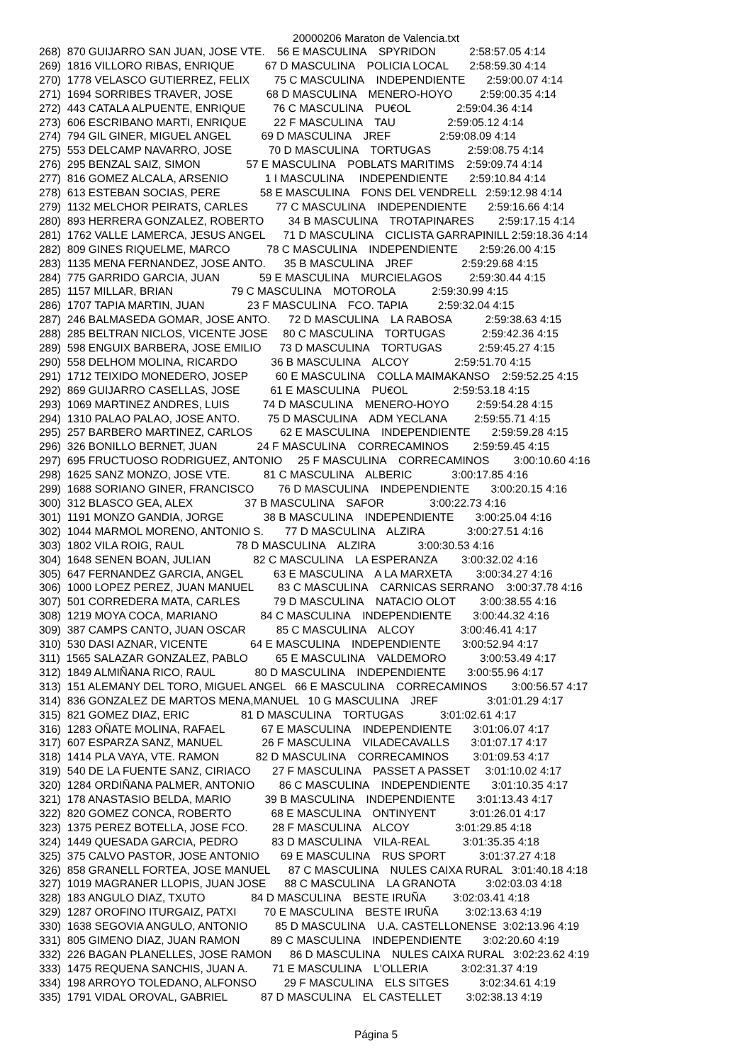20000206 Maraton de Valencia.txt
268) 870 GUIJARRO SAN JUAN, JOSE VTE. 56 E MASCULINA SPYRIDON 2:58:57.05 4:14 269) 1816 VILLORO RIBAS, ENRIQUE 67 D MASCULINA POLICIA LOCAL 2:58:59.30 4:14 270) 1778 VELASCO GUTIERREZ, FELIX 75 C MASCULINA INDEPENDIENTE 2:59:00.07 4:14 271) 1694 SORRIBES TRAVER, JOSE 68 D MASCULINA MENERO-HOYO 2:59:00.35 4:14 272) 443 CATALA ALPUENTE, ENRIQUE 76 C MASCULINA PU€OL 2:59:04.36 4:14 273) 606 ESCRIBANO MARTI, ENRIQUE 22 F MASCULINA TAU 2:59:05.12 4:14 274) 794 GIL GINER, MIGUEL ANGEL 69 D MASCULINA JREF 2:59:08.09 4:14 275) 553 DELCAMP NAVARRO, JOSE 70 D MASCULINA TORTUGAS 2:59:08.75 4:14 276) 295 BENZAL SAIZ, SIMON 57 E MASCULINA POBLATS MARITIMS 2:59:09.74 4:14 277) 816 GOMEZ ALCALA, ARSENIO 1 I MASCULINA INDEPENDIENTE 2:59:10.84 4:14 278) 613 ESTEBAN SOCIAS, PERE 58 E MASCULINA FONS DEL VENDRELL 2:59:12.98 4:14 279) 1132 MELCHOR PEIRATS, CARLES 77 C MASCULINA INDEPENDIENTE 2:59:16.66 4:14 280) 893 HERRERA GONZALEZ, ROBERTO 34 B MASCULINA TROTAPINARES 2:59:17.15 4:14 281) 1762 VALLE LAMERCA, JESUS ANGEL 71 D MASCULINA CICLISTA GARRAPINILL 2:59:18.36 4:14 282) 809 GINES RIQUELME, MARCO 78 C MASCULINA INDEPENDIENTE 2:59:26.00 4:15 283) 1135 MENA FERNANDEZ, JOSE ANTO. 35 B MASCULINA JREF 2:59:29.68 4:15 284) 775 GARRIDO GARCIA, JUAN 59 E MASCULINA MURCIELAGOS 2:59:30.44 4:15 285) 1157 MILLAR, BRIAN 79 C MASCULINA MOTOROLA 2:59:30.99 4:15 286) 1707 TAPIA MARTIN, JUAN 23 F MASCULINA FCO. TAPIA 2:59:32.04 4:15 287) 246 BALMASEDA GOMAR, JOSE ANTO. 72 D MASCULINA LA RABOSA 2:59:38.63 4:15 288) 285 BELTRAN NICLOS, VICENTE JOSE 80 C MASCULINA TORTUGAS 2:59:42.36 4:15 289) 598 ENGUIX BARBERA, JOSE EMILIO 73 D MASCULINA TORTUGAS 2:59:45.27 4:15 290) 558 DELHOM MOLINA, RICARDO 36 B MASCULINA ALCOY 2:59:51.70 4:15 291) 1712 TEIXIDO MONEDERO, JOSEP 60 E MASCULINA COLLA MAIMAKANSO 2:59:52.25 4:15 292) 869 GUIJARRO CASELLAS, JOSE 61 E MASCULINA PU€OL 2:59:53.18 4:15 293) 1069 MARTINEZ ANDRES, LUIS 74 D MASCULINA MENERO-HOYO 2:59:54.28 4:15 294) 1310 PALAO PALAO, JOSE ANTO. 75 D MASCULINA ADM YECLANA 2:59:55.71 4:15 295) 257 BARBERO MARTINEZ, CARLOS 62 E MASCULINA INDEPENDIENTE 2:59:59.28 4:15 296) 326 BONILLO BERNET, JUAN 24 F MASCULINA CORRECAMINOS 2:59:59.45 4:15 297) 695 FRUCTUOSO RODRIGUEZ, ANTONIO 25 F MASCULINA CORRECAMINOS 3:00:10.60 4:16 298) 1625 SANZ MONZO, JOSE VTE. 81 C MASCULINA ALBERIC 3:00:17.85 4:16 299) 1688 SORIANO GINER, FRANCISCO 76 D MASCULINA INDEPENDIENTE 3:00:20.15 4:16 300) 312 BLASCO GEA, ALEX 37 B MASCULINA SAFOR 3:00:22.73 4:16 301) 1191 MONZO GANDIA, JORGE 38 B MASCULINA INDEPENDIENTE 3:00:25.04 4:16 302) 1044 MARMOL MORENO, ANTONIO S. 77 D MASCULINA ALZIRA 3:00:27.51 4:16 303) 1802 VILA ROIG, RAUL 78 D MASCULINA ALZIRA 3:00:30.53 4:16 304) 1648 SENEN BOAN, JULIAN 82 C MASCULINA LA ESPERANZA 3:00:32.02 4:16 305) 647 FERNANDEZ GARCIA, ANGEL 63 E MASCULINA A LA MARXETA 3:00:34.27 4:16 306) 1000 LOPEZ PEREZ, JUAN MANUEL 83 C MASCULINA CARNICAS SERRANO 3:00:37.78 4:16 307) 501 CORREDERA MATA, CARLES 79 D MASCULINA NATACIO OLOT 3:00:38.55 4:16 308) 1219 MOYA COCA, MARIANO 84 C MASCULINA INDEPENDIENTE 3:00:44.32 4:16 309) 387 CAMPS CANTO, JUAN OSCAR 85 C MASCULINA ALCOY 3:00:46.41 4:17 310) 530 DASI AZNAR, VICENTE 64 E MASCULINA INDEPENDIENTE 3:00:52.94 4:17 311) 1565 SALAZAR GONZALEZ, PABLO 65 E MASCULINA VALDEMORO 3:00:53.49 4:17 312) 1849 ALMIÑANA RICO, RAUL 80 D MASCULINA INDEPENDIENTE 3:00:55.96 4:17 313) 151 ALEMANY DEL TORO, MIGUEL ANGEL 66 E MASCULINA CORRECAMINOS 3:00:56.57 4:17 314) 836 GONZALEZ DE MARTOS MENA,MANUEL 10 G MASCULINA JREF 3:01:01.29 4:17 315) 821 GOMEZ DIAZ, ERIC 81 D MASCULINA TORTUGAS 3:01:02.61 4:17 316) 1283 OÑATE MOLINA, RAFAEL 67 E MASCULINA INDEPENDIENTE 3:01:06.07 4:17 317) 607 ESPARZA SANZ, MANUEL 26 F MASCULINA VILADECAVALLS 3:01:07.17 4:17 318) 1414 PLA VAYA, VTE. RAMON 82 D MASCULINA CORRECAMINOS 3:01:09.53 4:17 319) 540 DE LA FUENTE SANZ, CIRIACO 27 F MASCULINA PASSET A PASSET 3:01:10.02 4:17 320) 1284 ORDIÑANA PALMER, ANTONIO 86 C MASCULINA INDEPENDIENTE 3:01:10.35 4:17 321) 178 ANASTASIO BELDA, MARIO 39 B MASCULINA INDEPENDIENTE 3:01:13.43 4:17 322) 820 GOMEZ CONCA, ROBERTO 68 E MASCULINA ONTINYENT 3:01:26.01 4:17 323) 1375 PEREZ BOTELLA, JOSE FCO. 28 F MASCULINA ALCOY 3:01:29.85 4:18 324) 1449 QUESADA GARCIA, PEDRO 83 D MASCULINA VILA-REAL 3:01:35.35 4:18 325) 375 CALVO PASTOR, JOSE ANTONIO 69 E MASCULINA RUS SPORT 3:01:37.27 4:18 326) 858 GRANELL FORTEA, JOSE MANUEL 87 C MASCULINA NULES CAIXA RURAL 3:01:40.18 4:18 327) 1019 MAGRANER LLOPIS, JUAN JOSE 88 C MASCULINA LA GRANOTA 3:02:03.03 4:18 328) 183 ANGULO DIAZ, TXUTO 84 D MASCULINA BESTE IRUÑA 3:02:03.41 4:18 329) 1287 OROFINO ITURGAIZ, PATXI 70 E MASCULINA BESTE IRUÑA 3:02:13.63 4:19 330) 1638 SEGOVIA ANGULO, ANTONIO 85 D MASCULINA U.A. CASTELLONENSE 3:02:13.96 4:19 331) 805 GIMENO DIAZ, JUAN RAMON 89 C MASCULINA INDEPENDIENTE 3:02:20.60 4:19 332) 226 BAGAN PLANELLES, JOSE RAMON 86 D MASCULINA NULES CAIXA RURAL 3:02:23.62 4:19 333) 1475 REQUENA SANCHIS, JUAN A. 71 E MASCULINA L'OLLERIA 3:02:31.37 4:19 334) 198 ARROYO TOLEDANO, ALFONSO 29 F MASCULINA ELS SITGES 3:02:34.61 4:19 335) 1791 VIDAL OROVAL, GABRIEL 87 D MASCULINA EL CASTELLET 3:02:38.13 4:19
Página 5